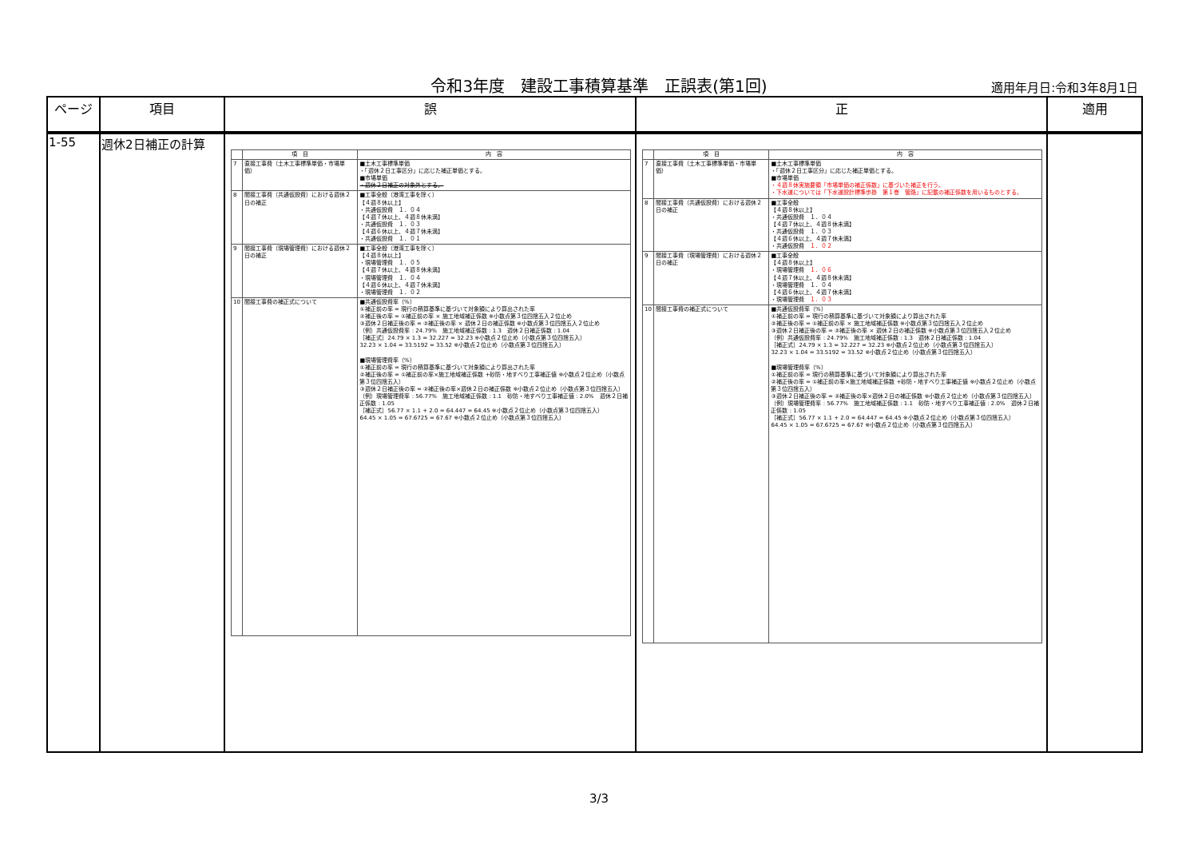令和3年度　建設工事積算基準　正誤表(第1回) 適用年月日:令和3年8月1日
| ページ | 項目 | 誤 | 正 | 適用 |
| --- | --- | --- | --- | --- |
| 1-55 | 週休2日補正の計算 | / / 項 目 / 内 容 / / --- / --- / --- / / 7 / 直接工事費（土木工事標準単価・市場単価） / ■土木工事標準単価 ・「週休２日工事区分」に応じた補正単価とする。 ■市場単価 ・週休２日補正の対象外とする。 / / 8 / 間接工事費（共通仮設費）における週休２日の補正 / ■工事全般（港湾工事を除く） 【４週８休以上】 ・共通仮設費 １．０４ 【４週７休以上、４週８休未満】 ・共通仮設費 １．０３ 【４週６休以上、４週７休未満】 ・共通仮設費 １．０１ / / 9 / 間接工事費（現場管理費）における週休２日の補正 / ■工事全般（港湾工事を除く） 【４週８休以上】 ・現場管理費 １．０５ 【４週７休以上、４週８休未満】 ・現場管理費 １．０４ 【４週６休以上、４週７休未満】 ・現場管理費 １．０２ / / 10 / 間接工事費の補正式について / ■共通仮設費率（%） ①補正前の率 = 現行の積算基準に基づいて対象額により算出された率 ②補正後の率 = ①補正前の率 × 施工地域補正係数 ※小数点第３位四捨五入２位止め ③週休２日補正後の率 = ②補正後の率 × 週休２日の補正係数 ※小数点第３位四捨五入２位止め （例）共通仮設費率 : 24.79% 施工地域補正係数 : 1.3 週休２日補正係数 : 1.04 ［補正式］24.79 × 1.3 = 32.227 = 32.23 ※小数点２位止め（小数点第３位四捨五入） 32.23 × 1.04 = 33.5192 = 33.52 ※小数点２位止め（小数点第３位四捨五入） ■現場管理費率（%） ①補正前の率 = 現行の積算基準に基づいて対象額により算出された率 ②補正後の率 = ①補正前の率×施工地域補正係数 +砂防・地すべり工事補正値 ※小数点２位止め（小数点第３位四捨五入） ③週休２日補正後の率 = ②補正後の率×週休２日の補正係数 ※小数点２位止め（小数点第３位四捨五入） （例）現場管理費率 : 56.77% 施工地域補正係数 : 1.1 砂防・地すべり工事補正値 : 2.0% 週休２日補正係数 : 1.05 ［補正式］56.77 × 1.1 + 2.0 = 64.447 = 64.45 ※小数点２位止め（小数点第３位四捨五入） 64.45 × 1.05 = 67.6725 = 67.67 ※小数点２位止め（小数点第３位四捨五入） / | / / 項 目 / 内 容 / / --- / --- / --- / / 7 / 直接工事費（土木工事標準単価・市場単価） / ■土木工事標準単価 ・「週休２日工事区分」に応じた補正単価とする。 ■市場単価 ・４週８休実施要領「市場単価の補正係数」に基づいた補正を行う。 ・下水道については「下水道設計標準歩掛 第１巻 管路」に記載の補正係数を用いるものとする。 / / 8 / 間接工事費（共通仮設費）における週休２日の補正 / ■工事全般 【４週８休以上】 ・共通仮設費 １．０４ 【４週７休以上、４週８休未満】 ・共通仮設費 １．０３ 【４週６休以上、４週７休未満】 ・共通仮設費 １．０２ / / 9 / 間接工事費（現場管理費）における週休２日の補正 / ■工事全般 【４週８休以上】 ・現場管理費 １．０６ 【４週７休以上、４週８休未満】 ・現場管理費 １．０４ 【４週６休以上、４週７休未満】 ・現場管理費 １．０３ / / 10 / 間接工事費の補正式について / ■共通仮設費率（%） ①補正前の率 = 現行の積算基準に基づいて対象額により算出された率 ②補正後の率 = ①補正前の率 × 施工地域補正係数 ※小数点第３位四捨五入２位止め ③週休２日補正後の率 = ②補正後の率 × 週休２日の補正係数 ※小数点第３位四捨五入２位止め （例）共通仮設費率 : 24.79% 施工地域補正係数 : 1.3 週休２日補正係数 : 1.04 ［補正式］24.79 × 1.3 = 32.227 = 32.23 ※小数点２位止め（小数点第３位四捨五入） 32.23 × 1.04 = 33.5192 = 33.52 ※小数点２位止め（小数点第３位四捨五入） ■現場管理費率（%） ①補正前の率 = 現行の積算基準に基づいて対象額により算出された率 ②補正後の率 = ①補正前の率×施工地域補正係数 +砂防・地すべり工事補正値 ※小数点２位止め（小数点第３位四捨五入） ③週休２日補正後の率 = ②補正後の率×週休２日の補正係数 ※小数点２位止め（小数点第３位四捨五入） （例）現場管理費率 : 56.77% 施工地域補正係数 : 1.1 砂防・地すべり工事補正値 : 2.0% 週休２日補正係数 : 1.05 ［補正式］56.77 × 1.1 + 2.0 = 64.447 = 64.45 ※小数点２位止め（小数点第３位四捨五入） 64.45 × 1.05 = 67.6725 = 67.67 ※小数点２位止め（小数点第３位四捨五入） / | |
3/3